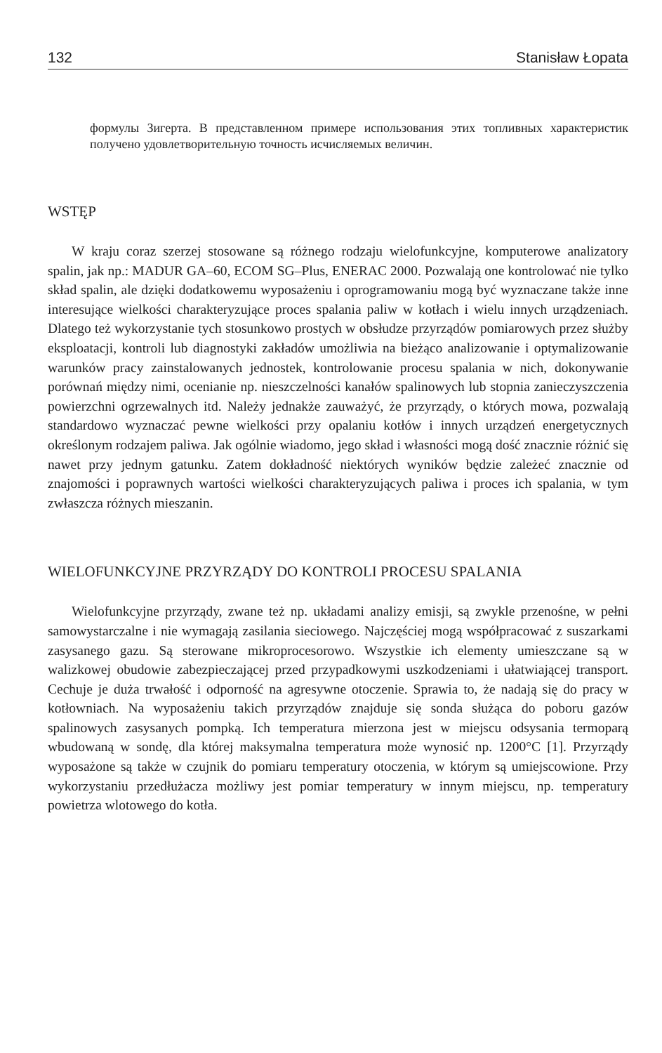132 Stanisław Łopata
формулы Зигерта. В представленном примере использования этих топливных характеристик получено удовлетворительную точность исчисляемых величин.
WSTĘP
W kraju coraz szerzej stosowane są różnego rodzaju wielofunkcyjne, komputerowe analizatory spalin, jak np.: MADUR GA–60, ECOM SG–Plus, ENERAC 2000. Pozwalają one kontrolować nie tylko skład spalin, ale dzięki dodatkowemu wyposażeniu i oprogramowaniu mogą być wyznaczane także inne interesujące wielkości charakteryzujące proces spalania paliw w kotłach i wielu innych urządzeniach. Dlatego też wykorzystanie tych stosunkowo prostych w obsłudze przyrządów pomiarowych przez służby eksploatacji, kontroli lub diagnostyki zakładów umożliwia na bieżąco analizowanie i optymalizowanie warunków pracy zainstalowanych jednostek, kontrolowanie procesu spalania w nich, dokonywanie porównań między nimi, ocenianie np. nieszczelności kanałów spalinowych lub stopnia zanieczyszczenia powierzchni ogrzewalnych itd. Należy jednakże zauważyć, że przyrządy, o których mowa, pozwalają standardowo wyznaczać pewne wielkości przy opalaniu kotłów i innych urządzeń energetycznych określonym rodzajem paliwa. Jak ogólnie wiadomo, jego skład i własności mogą dość znacznie różnić się nawet przy jednym gatunku. Zatem dokładność niektórych wyników będzie zależeć znacznie od znajomości i poprawnych wartości wielkości charakteryzujących paliwa i proces ich spalania, w tym zwłaszcza różnych mieszanin.
WIELOFUNKCYJNE PRZYRZĄDY DO KONTROLI PROCESU SPALANIA
Wielofunkcyjne przyrządy, zwane też np. układami analizy emisji, są zwykle przenośne, w pełni samowystarczalne i nie wymagają zasilania sieciowego. Najczęściej mogą współpracować z suszarkami zasysanego gazu. Są sterowane mikroprocesorowo. Wszystkie ich elementy umieszczane są w walizkowej obudowie zabezpieczającej przed przypadkowymi uszkodzeniami i ułatwiającej transport. Cechuje je duża trwałość i odporność na agresywne otoczenie. Sprawia to, że nadają się do pracy w kotłowniach. Na wyposażeniu takich przyrządów znajduje się sonda służąca do poboru gazów spalinowych zasysanych pompką. Ich temperatura mierzona jest w miejscu odsysania termoparą wbudowaną w sondę, dla której maksymalna temperatura może wynosić np. 1200°C [1]. Przyrządy wyposażone są także w czujnik do pomiaru temperatury otoczenia, w którym są umiejscowione. Przy wykorzystaniu przedłużacza możliwy jest pomiar temperatury w innym miejscu, np. temperatury powietrza wlotowego do kotła.